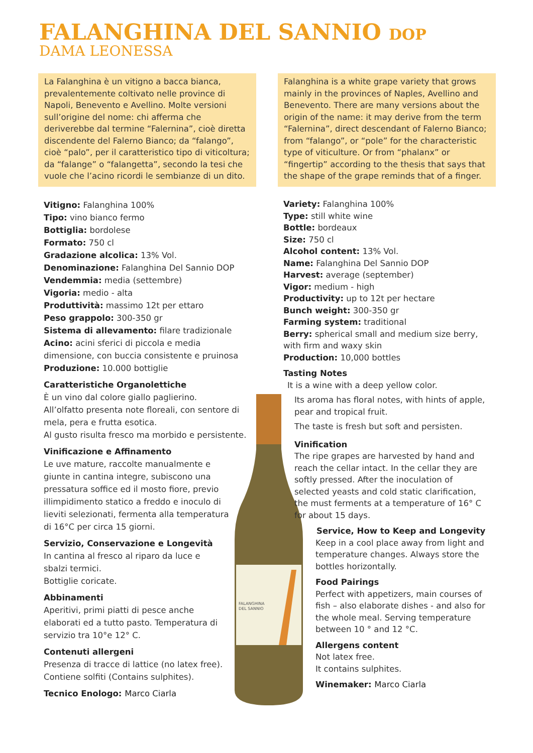FALANGHINA DEL SANNIO DOP
DAMA LEONESSA
La Falanghina è un vitigno a bacca bianca, prevalentemente coltivato nelle province di Napoli, Benevento e Avellino. Molte versioni sull’origine del nome: chi afferma che deriverebbe dal termine “Falernina”, cioè diretta discendente del Falerno Bianco; da “falango”, cioè “palo”, per il caratteristico tipo di viticoltura; da “falange” o “falangetta”, secondo la tesi che vuole che l’acino ricordi le sembianze di un dito.
Falanghina is a white grape variety that grows mainly in the provinces of Naples, Avellino and Benevento. There are many versions about the origin of the name: it may derive from the term “Falernina”, direct descendant of Falerno Bianco; from “falango”, or “pole” for the characteristic type of viticulture. Or from “phalanx” or “fingertip” according to the thesis that says that the shape of the grape reminds that of a finger.
Vitigno: Falanghina 100%
Tipo: vino bianco fermo
Bottiglia: bordolese
Formato: 750 cl
Gradazione alcolica: 13% Vol.
Denominazione: Falanghina Del Sannio DOP
Vendemmia: media (settembre)
Vigoria: medio - alta
Produttività: massimo 12t per ettaro
Peso grappolo: 300-350 gr
Sistema di allevamento: filare tradizionale
Acino: acini sferici di piccola e media dimensione, con buccia consistente e pruinosa
Produzione: 10.000 bottiglie
Caratteristiche Organolettiche
È un vino dal colore giallo paglierino.
All’olfatto presenta note floreali, con sentore di mela, pera e frutta esotica.
Al gusto risulta fresco ma morbido e persistente.
Vinificazione e Affinamento
Le uve mature, raccolte manualmente e giunte in cantina integre, subiscono una pressatura soffice ed il mosto fiore, previo illimpidimento statico a freddo e inoculo di lieviti selezionati, fermenta alla temperatura di 16°C per circa 15 giorni.
Servizio, Conservazione e Longevità
In cantina al fresco al riparo da luce e sbalzi termici.
Bottiglie coricate.
Abbinamenti
Aperitivi, primi piatti di pesce anche elaborati ed a tutto pasto. Temperatura di servizio tra 10°e 12° C.
Contenuti allergeni
Presenza di tracce di lattice (no latex free).
Contiene solfiti (Contains sulphites).
Tecnico Enologo: Marco Ciarla
FALANGHINA
DEL SANNIO
Variety: Falanghina 100%
Type: still white wine
Bottle: bordeaux
Size: 750 cl
Alcohol content: 13% Vol.
Name: Falanghina Del Sannio DOP
Harvest: average (september)
Vigor: medium - high
Productivity: up to 12t per hectare
Bunch weight: 300-350 gr
Farming system: traditional
Berry: spherical small and medium size berry, with firm and waxy skin
Production: 10,000 bottles
Tasting Notes
It is a wine with a deep yellow color.
Its aroma has floral notes, with hints of apple, pear and tropical fruit.
The taste is fresh but soft and persisten.
Vinification
The ripe grapes are harvested by hand and reach the cellar intact. In the cellar they are softly pressed. After the inoculation of selected yeasts and cold static clarification, the must ferments at a temperature of 16° C for about 15 days.
Service, How to Keep and Longevity
Keep in a cool place away from light and temperature changes. Always store the bottles horizontally.
Food Pairings
Perfect with appetizers, main courses of fish – also elaborate dishes - and also for the whole meal. Serving temperature between 10 ° and 12 °C.
Allergens content
Not latex free.
It contains sulphites.
Winemaker: Marco Ciarla